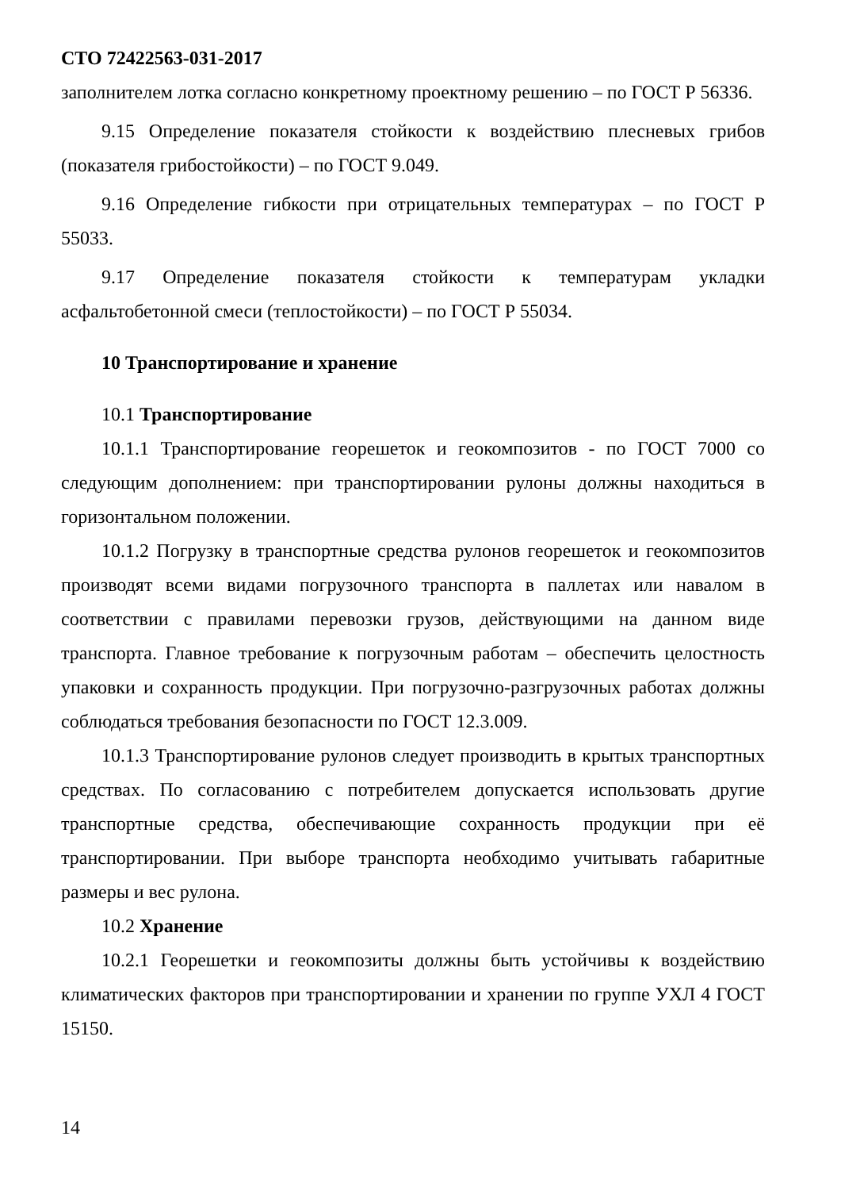СТО 72422563-031-2017
заполнителем лотка согласно конкретному проектному решению – по ГОСТ Р 56336.
9.15 Определение показателя стойкости к воздействию плесневых грибов (показателя грибостойкости) – по ГОСТ 9.049.
9.16 Определение гибкости при отрицательных температурах – по ГОСТ Р 55033.
9.17 Определение показателя стойкости к температурам укладки асфальтобетонной смеси (теплостойкости) – по ГОСТ Р 55034.
10 Транспортирование и хранение
10.1 Транспортирование
10.1.1 Транспортирование георешеток и геокомпозитов - по ГОСТ 7000 со следующим дополнением: при транспортировании рулоны должны находиться в горизонтальном положении.
10.1.2 Погрузку в транспортные средства рулонов георешеток и геокомпозитов производят всеми видами погрузочного транспорта в паллетах или навалом в соответствии с правилами перевозки грузов, действующими на данном виде транспорта. Главное требование к погрузочным работам – обеспечить целостность упаковки и сохранность продукции. При погрузочно-разгрузочных работах должны соблюдаться требования безопасности по ГОСТ 12.3.009.
10.1.3 Транспортирование рулонов следует производить в крытых транспортных средствах. По согласованию с потребителем допускается использовать другие транспортные средства, обеспечивающие сохранность продукции при её транспортировании. При выборе транспорта необходимо учитывать габаритные размеры и вес рулона.
10.2 Хранение
10.2.1 Георешетки и геокомпозиты должны быть устойчивы к воздействию климатических факторов при транспортировании и хранении по группе УХЛ 4 ГОСТ 15150.
14